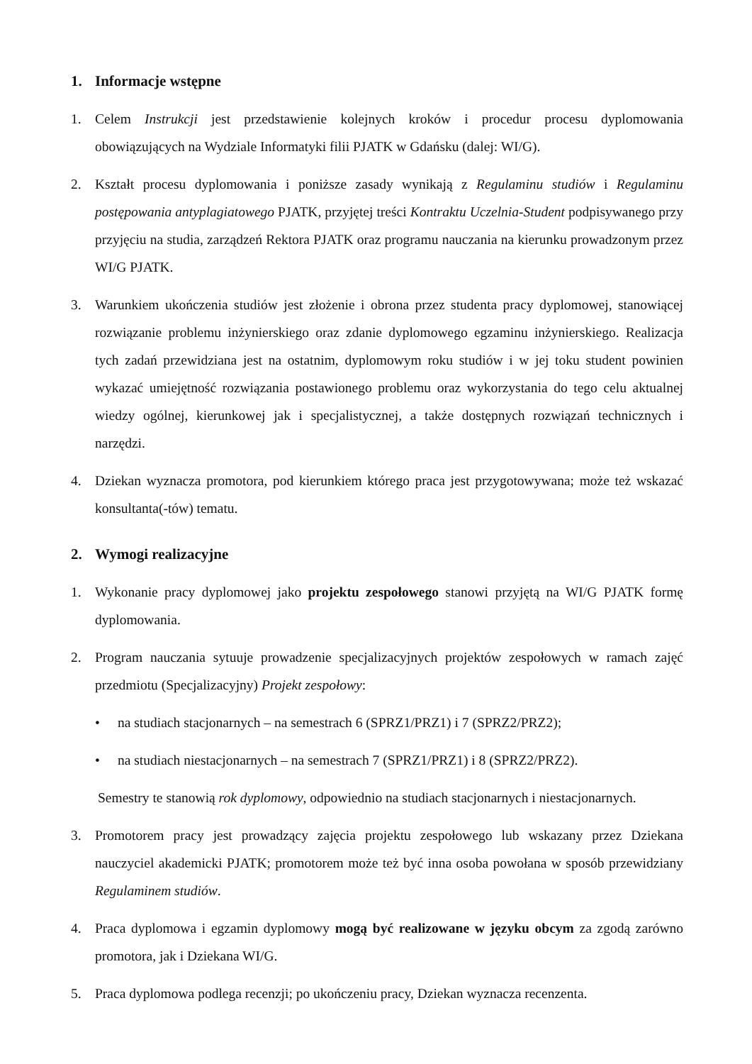1. Informacje wstępne
1. Celem Instrukcji jest przedstawienie kolejnych kroków i procedur procesu dyplomowania obowiązujących na Wydziale Informatyki filii PJATK w Gdańsku (dalej: WI/G).
2. Kształt procesu dyplomowania i poniższe zasady wynikają z Regulaminu studiów i Regulaminu postępowania antyplagiatowego PJATK, przyjętej treści Kontraktu Uczelnia-Student podpisywanego przy przyjęciu na studia, zarządzeń Rektora PJATK oraz programu nauczania na kierunku prowadzonym przez WI/G PJATK.
3. Warunkiem ukończenia studiów jest złożenie i obrona przez studenta pracy dyplomowej, stanowiącej rozwiązanie problemu inżynierskiego oraz zdanie dyplomowego egzaminu inżynierskiego. Realizacja tych zadań przewidziana jest na ostatnim, dyplomowym roku studiów i w jej toku student powinien wykazać umiejętność rozwiązania postawionego problemu oraz wykorzystania do tego celu aktualnej wiedzy ogólnej, kierunkowej jak i specjalistycznej, a także dostępnych rozwiązań technicznych i narzędzi.
4. Dziekan wyznacza promotora, pod kierunkiem którego praca jest przygotowywana; może też wskazać konsultanta(-tów) tematu.
2. Wymogi realizacyjne
1. Wykonanie pracy dyplomowej jako projektu zespołowego stanowi przyjętą na WI/G PJATK formę dyplomowania.
2. Program nauczania sytuuje prowadzenie specjalizacyjnych projektów zespołowych w ramach zajęć przedmiotu (Specjalizacyjny) Projekt zespołowy:
• na studiach stacjonarnych – na semestrach 6 (SPRZ1/PRZ1) i 7 (SPRZ2/PRZ2);
• na studiach niestacjonarnych – na semestrach 7 (SPRZ1/PRZ1) i 8 (SPRZ2/PRZ2).
Semestry te stanowią rok dyplomowy, odpowiednio na studiach stacjonarnych i niestacjonarnych.
3. Promotorem pracy jest prowadzący zajęcia projektu zespołowego lub wskazany przez Dziekana nauczyciel akademicki PJATK; promotorem może też być inna osoba powołana w sposób przewidziany Regulaminem studiów.
4. Praca dyplomowa i egzamin dyplomowy mogą być realizowane w języku obcym za zgodą zarówno promotora, jak i Dziekana WI/G.
5. Praca dyplomowa podlega recenzji; po ukończeniu pracy, Dziekan wyznacza recenzenta.